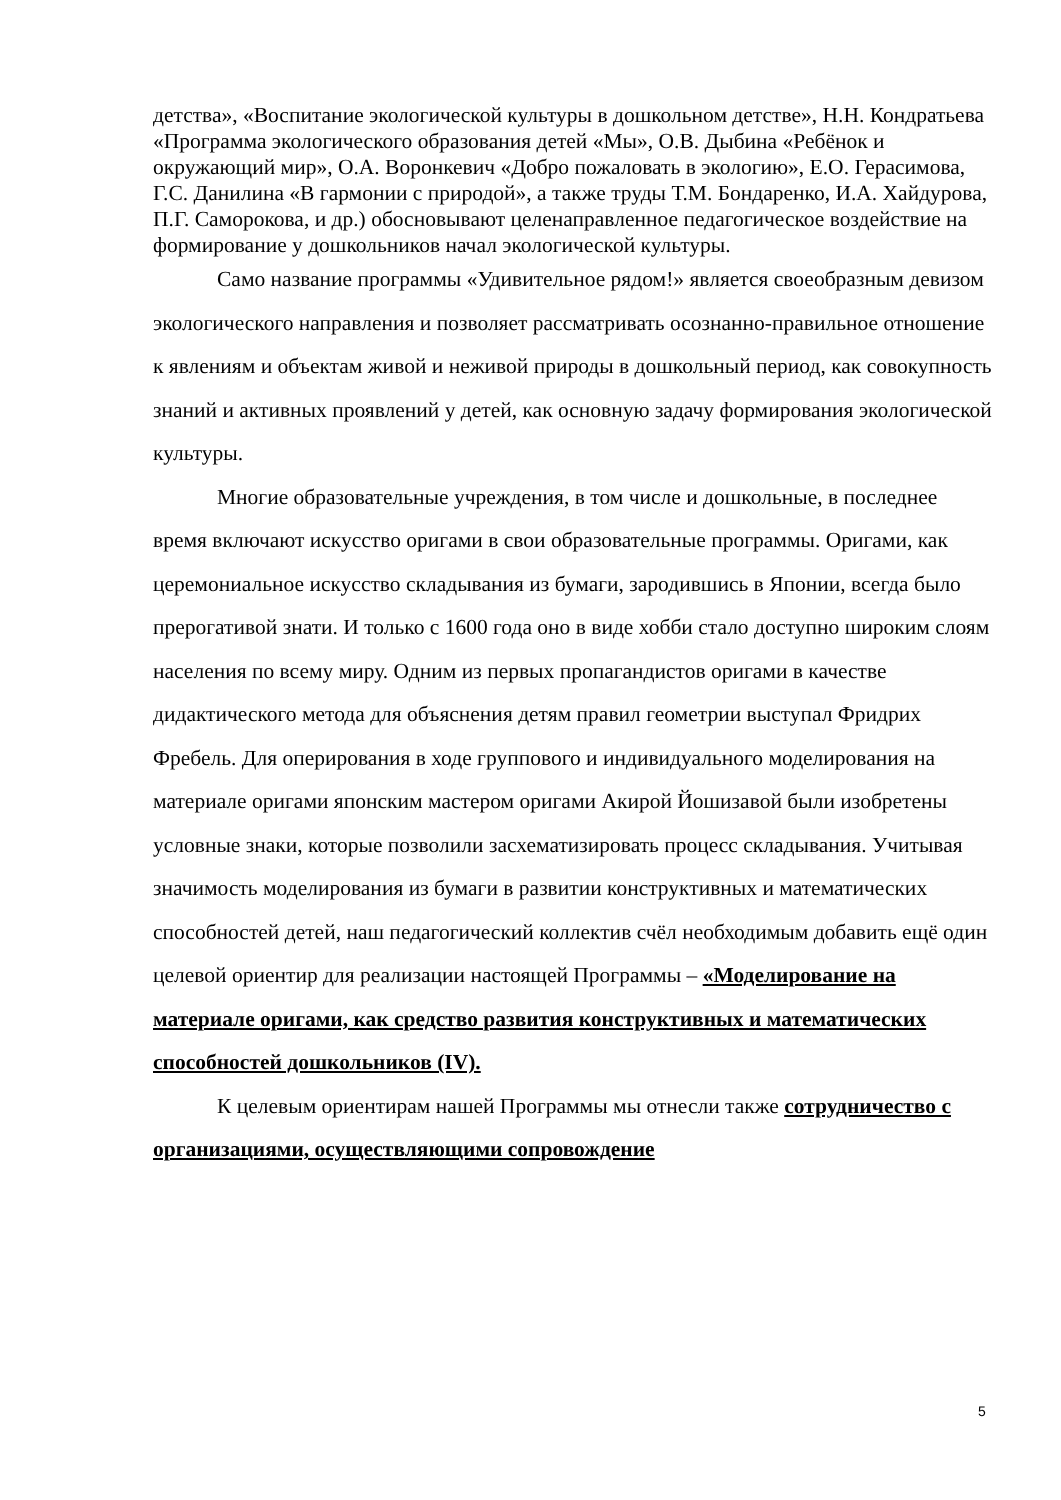детства», «Воспитание экологической культуры в дошкольном детстве», Н.Н. Кондратьева «Программа экологического образования детей «Мы», О.В. Дыбина «Ребёнок и окружающий мир», О.А. Воронкевич «Добро пожаловать в экологию», Е.О. Герасимова, Г.С. Данилина «В гармонии с природой», а также труды Т.М. Бондаренко, И.А. Хайдурова, П.Г. Саморокова, и др.) обосновывают целенаправленное педагогическое воздействие на формирование у дошкольников начал экологической культуры.
Само название программы «Удивительное рядом!» является своеобразным девизом экологического направления и позволяет рассматривать осознанно-правильное отношение к явлениям и объектам живой и неживой природы в дошкольный период, как совокупность знаний и активных проявлений у детей, как основную задачу формирования экологической культуры.
Многие образовательные учреждения, в том числе и дошкольные, в последнее время включают искусство оригами в свои образовательные программы. Оригами, как церемониальное искусство складывания из бумаги, зародившись в Японии, всегда было прерогативой знати. И только с 1600 года оно в виде хобби стало доступно широким слоям населения по всему миру. Одним из первых пропагандистов оригами в качестве дидактического метода для объяснения детям правил геометрии выступал Фридрих Фребель. Для оперирования в ходе группового и индивидуального моделирования на материале оригами японским мастером оригами Акирой Йошизавой были изобретены условные знаки, которые позволили засхематизировать процесс складывания. Учитывая значимость моделирования из бумаги в развитии конструктивных и математических способностей детей, наш педагогический коллектив счёл необходимым добавить ещё один целевой ориентир для реализации настоящей Программы – «Моделирование на материале оригами, как средство развития конструктивных и математических способностей дошкольников (IV).
К целевым ориентирам нашей Программы мы отнесли также сотрудничество с организациями, осуществляющими сопровождение
5